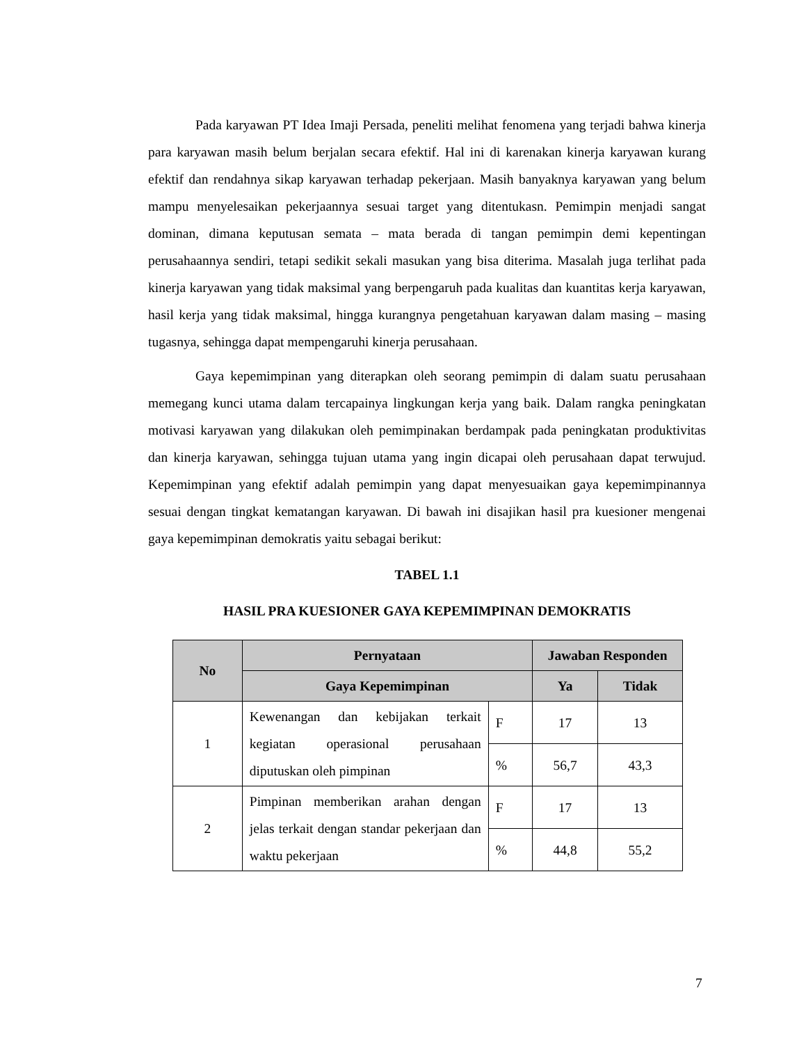Pada karyawan PT Idea Imaji Persada, peneliti melihat fenomena yang terjadi bahwa kinerja para karyawan masih belum berjalan secara efektif. Hal ini di karenakan kinerja karyawan kurang efektif dan rendahnya sikap karyawan terhadap pekerjaan. Masih banyaknya karyawan yang belum mampu menyelesaikan pekerjaannya sesuai target yang ditentukasn. Pemimpin menjadi sangat dominan, dimana keputusan semata – mata berada di tangan pemimpin demi kepentingan perusahaannya sendiri, tetapi sedikit sekali masukan yang bisa diterima. Masalah juga terlihat pada kinerja karyawan yang tidak maksimal yang berpengaruh pada kualitas dan kuantitas kerja karyawan, hasil kerja yang tidak maksimal, hingga kurangnya pengetahuan karyawan dalam masing – masing tugasnya, sehingga dapat mempengaruhi kinerja perusahaan.
Gaya kepemimpinan yang diterapkan oleh seorang pemimpin di dalam suatu perusahaan memegang kunci utama dalam tercapainya lingkungan kerja yang baik. Dalam rangka peningkatan motivasi karyawan yang dilakukan oleh pemimpinakan berdampak pada peningkatan produktivitas dan kinerja karyawan, sehingga tujuan utama yang ingin dicapai oleh perusahaan dapat terwujud. Kepemimpinan yang efektif adalah pemimpin yang dapat menyesuaikan gaya kepemimpinannya sesuai dengan tingkat kematangan karyawan. Di bawah ini disajikan hasil pra kuesioner mengenai gaya kepemimpinan demokratis yaitu sebagai berikut:
TABEL 1.1
HASIL PRA KUESIONER GAYA KEPEMIMPINAN DEMOKRATIS
| No | Pernyataan | | Jawaban Responden | |
| --- | --- | --- | --- | --- |
| | Gaya Kepemimpinan | | Ya | Tidak |
| 1 | Kewenangan dan kebijakan terkait kegiatan operasional perusahaan diputuskan oleh pimpinan | F | 17 | 13 |
| | | % | 56,7 | 43,3 |
| 2 | Pimpinan memberikan arahan dengan jelas terkait dengan standar pekerjaan dan waktu pekerjaan | F | 17 | 13 |
| | | % | 44,8 | 55,2 |
7